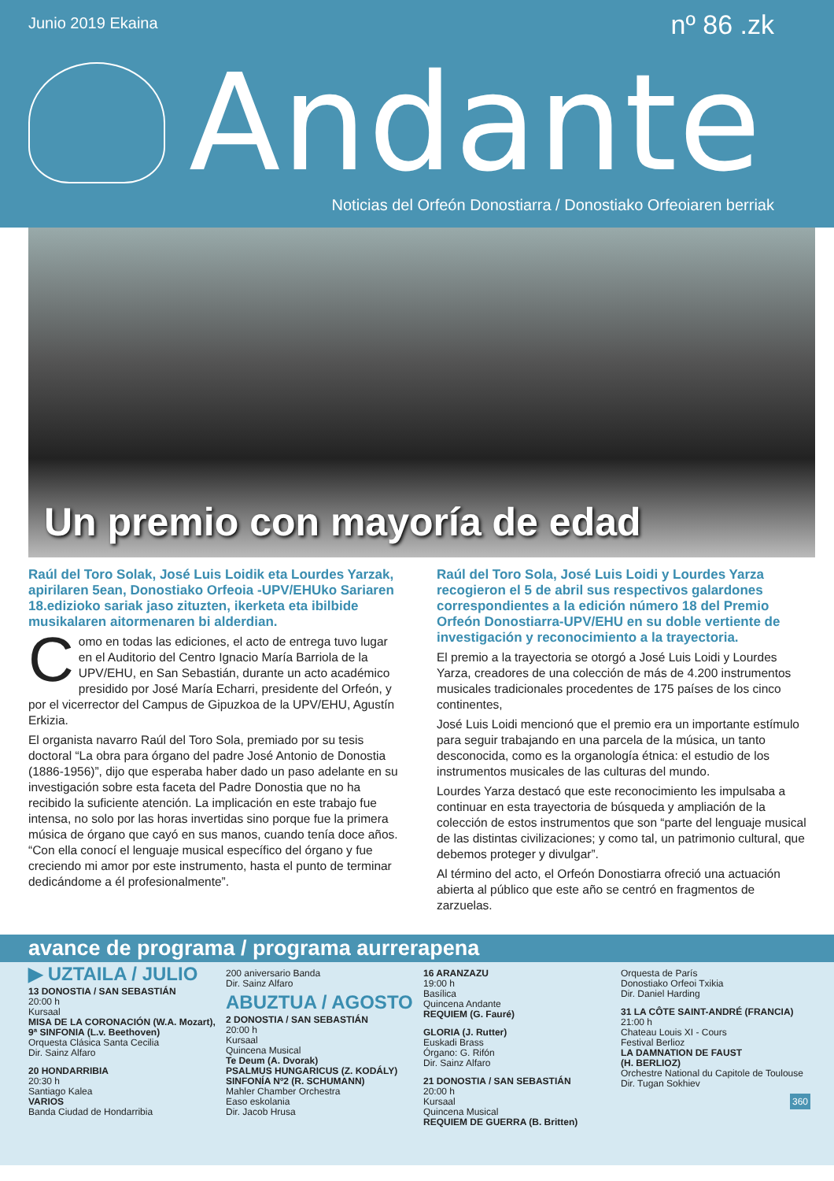Junio 2019 Ekaina nº 86 .zk
Andante
Noticias del Orfeón Donostiarra / Donostiako Orfeoiaren berriak
Un premio con mayoría de edad
Raúl del Toro Solak, José Luis Loidik eta Lourdes Yarzak, apirilaren 5ean, Donostiako Orfeoia -UPV/EHUko Sariaren 18.edizioko sariak jaso zituzten, ikerketa eta ibilbide musikalaren aitormenaren bi alderdian.
Como en todas las ediciones, el acto de entrega tuvo lugar en el Auditorio del Centro Ignacio María Barriola de la UPV/EHU, en San Sebastián, durante un acto académico presidido por José María Echarri, presidente del Orfeón, y por el vicerrector del Campus de Gipuzkoa de la UPV/EHU, Agustín Erkizia.
El organista navarro Raúl del Toro Sola, premiado por su tesis doctoral “La obra para órgano del padre José Antonio de Donostia (1886-1956)”, dijo que esperaba haber dado un paso adelante en su investigación sobre esta faceta del Padre Donostia que no ha recibido la suficiente atención. La implicación en este trabajo fue intensa, no solo por las horas invertidas sino porque fue la primera música de órgano que cayó en sus manos, cuando tenía doce años. “Con ella conocí el lenguaje musical específico del órgano y fue creciendo mi amor por este instrumento, hasta el punto de terminar dedicándome a él profesionalmente”.
Raúl del Toro Sola, José Luis Loidi y Lourdes Yarza recogieron el 5 de abril sus respectivos galardones correspondientes a la edición número 18 del Premio Orfeón Donostiarra-UPV/EHU en su doble vertiente de investigación y reconocimiento a la trayectoria.
El premio a la trayectoria se otorgó a José Luis Loidi y Lourdes Yarza, creadores de una colección de más de 4.200 instrumentos musicales tradicionales procedentes de 175 países de los cinco continentes,
José Luis Loidi mencionó que el premio era un importante estímulo para seguir trabajando en una parcela de la música, un tanto desconocida, como es la organología étnica: el estudio de los instrumentos musicales de las culturas del mundo.
Lourdes Yarza destacó que este reconocimiento les impulsaba a continuar en esta trayectoria de búsqueda y ampliación de la colección de estos instrumentos que son “parte del lenguaje musical de las distintas civilizaciones; y como tal, un patrimonio cultural, que debemos proteger y divulgar”.
Al término del acto, el Orfeón Donostiarra ofreció una actuación abierta al público que este año se centró en fragmentos de zarzuelas.
avance de programa / programa aurrerapena
▶ UZTAILA / JULIO
13 DONOSTIA / SAN SEBASTIÁN
20:00 h
Kursaal
MISA DE LA CORONACIÓN (W.A. Mozart),
9ª SINFONIA (L.v. Beethoven)
Orquesta Clásica Santa Cecilia
Dir. Sainz Alfaro
20 HONDARRIBIA
20:30 h
Santiago Kalea
VARIOS
Banda Ciudad de Hondarribia
200 aniversario Banda
Dir. Sainz Alfaro
ABUZTUA / AGOSTO
2 DONOSTIA / SAN SEBASTIÁN
20:00 h
Kursaal
Quincena Musical
Te Deum (A. Dvorak)
PSALMUS HUNGARICUS (Z. KODÁLY)
SINFONÍA Nº2 (R. SCHUMANN)
Mahler Chamber Orchestra
Easo eskolania
Dir. Jacob Hrusa
16 ARANZAZU
19:00 h
Basílica
Quincena Andante
REQUIEM (G. Fauré)
GLORIA (J. Rutter)
Euskadi Brass
Órgano: G. Rifón
Dir. Sainz Alfaro
21 DONOSTIA / SAN SEBASTIÁN
20:00 h
Kursaal
Quincena Musical
REQUIEM DE GUERRA (B. Britten)
Orquesta de París
Donostiako Orfeoi Txikia
Dir. Daniel Harding
31 LA CÔTE SAINT-ANDRÉ (FRANCIA)
21:00 h
Chateau Louis XI - Cours
Festival Berlioz
LA DAMNATION DE FAUST
(H. BERLIOZ)
Orchestre National du Capitole de Toulouse
Dir. Tugan Sokhiev
360